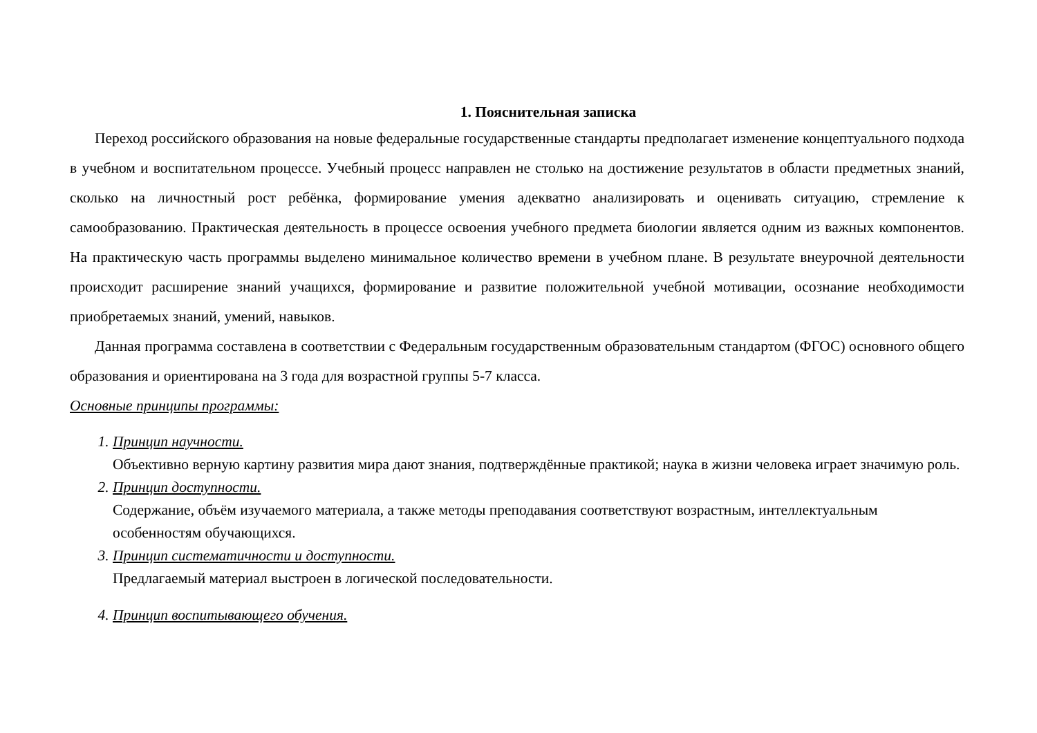1. Пояснительная записка
Переход российского образования на новые федеральные государственные стандарты предполагает изменение концептуального подхода в учебном и воспитательном процессе. Учебный процесс направлен не столько на достижение результатов в области предметных знаний, сколько на личностный рост ребёнка, формирование умения адекватно анализировать и оценивать ситуацию, стремление к самообразованию. Практическая деятельность в процессе освоения учебного предмета биологии является одним из важных компонентов. На практическую часть программы выделено минимальное количество времени в учебном плане. В результате внеурочной деятельности происходит расширение знаний учащихся, формирование и развитие положительной учебной мотивации, осознание необходимости приобретаемых знаний, умений, навыков.
Данная программа составлена в соответствии с Федеральным государственным образовательным стандартом (ФГОС) основного общего образования и ориентирована на 3 года для возрастной группы 5-7 класса.
Основные принципы программы:
1. Принцип научности.
Объективно верную картину развития мира дают знания, подтверждённые практикой; наука в жизни человека играет значимую роль.
2. Принцип доступности.
Содержание, объём изучаемого материала, а также методы преподавания соответствуют возрастным, интеллектуальным особенностям обучающихся.
3. Принцип систематичности и доступности.
Предлагаемый материал выстроен в логической последовательности.
4. Принцип воспитывающего обучения.